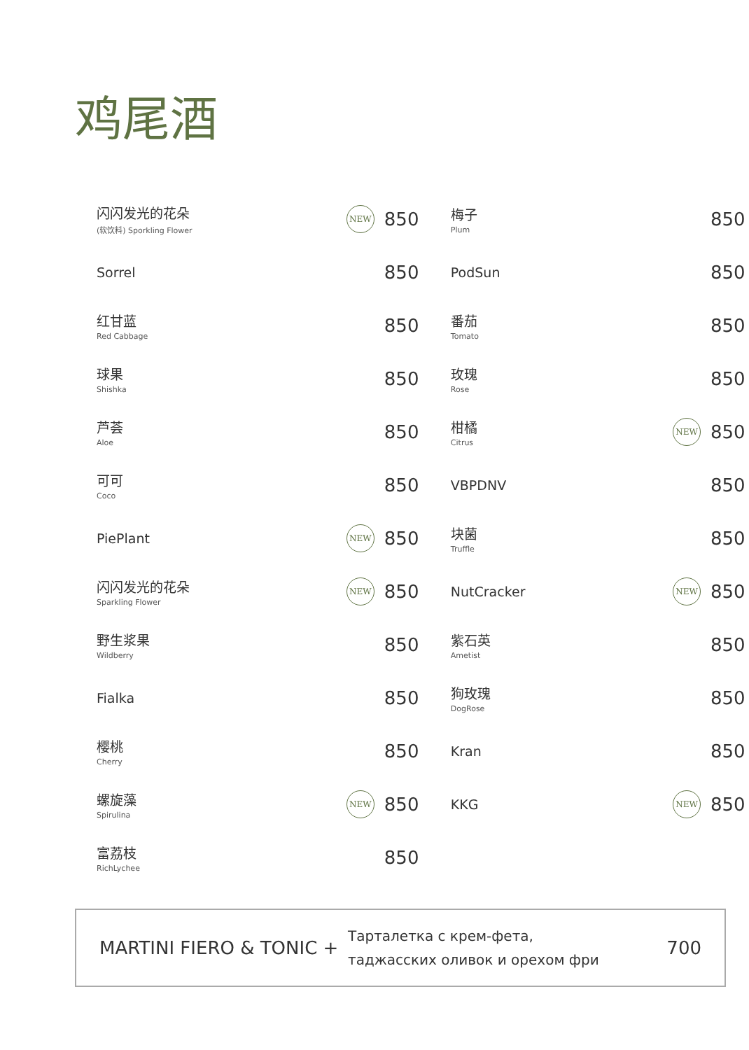鸡尾酒
闪闪发光的花朵
(软饮料) Sporkling Flower
NEW
850
Sorrel
850
红甘蓝
Red Cabbage
850
球果
Shishka
850
芦荟
Aloe
850
可可
Coco
850
PiePlant
NEW
850
闪闪发光的花朵
Sparkling Flower
NEW
850
野生浆果
Wildberry
850
Fialka
850
樱桃
Cherry
850
螺旋藻
Spirulina
NEW
850
富荔枝
RichLychee
850
梅子
Plum
850
PodSun
850
番茄
Tomato
850
玫瑰
Rose
850
柑橘
Citrus
NEW
850
VBPDNV
850
块菌
Truffle
850
NutCracker
NEW
850
紫石英
Ametist
850
狗玫瑰
DogRose
850
Kran
850
KKG
NEW
850
MARTINI FIERO & TONIC +
Тарталетка с крем-фета,
таджасских оливок и орехом фри
700